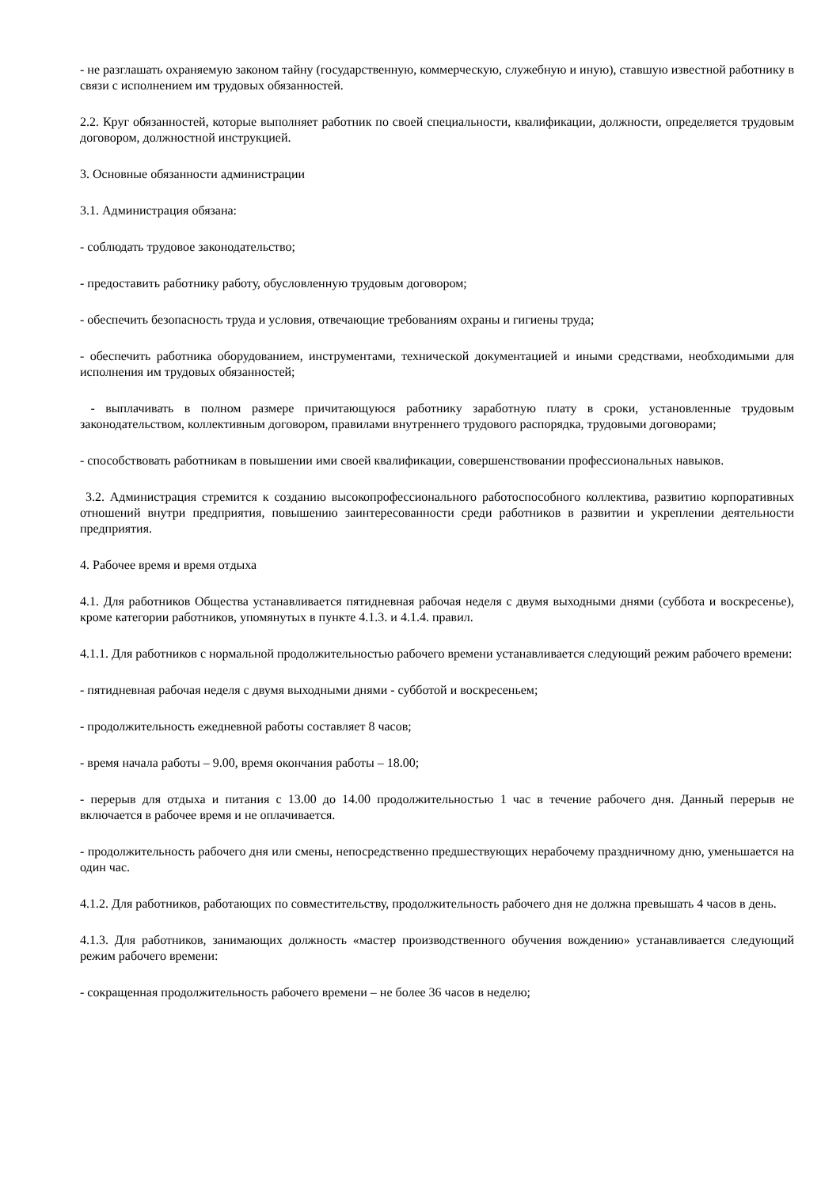- не разглашать охраняемую законом тайну (государственную, коммерческую, служебную и иную), ставшую известной работнику в связи с исполнением им трудовых обязанностей.
2.2. Круг обязанностей, которые выполняет работник по своей специальности, квалификации, должности, определяется трудовым договором, должностной инструкцией.
3. Основные обязанности администрации
3.1. Администрация обязана:
- соблюдать трудовое законодательство;
- предоставить работнику работу, обусловленную трудовым договором;
- обеспечить безопасность труда и условия, отвечающие требованиям охраны и гигиены труда;
- обеспечить работника оборудованием, инструментами, технической документацией и иными средствами, необходимыми для исполнения им трудовых обязанностей;
- выплачивать в полном размере причитающуюся работнику заработную плату в сроки, установленные трудовым законодательством, коллективным договором, правилами внутреннего трудового распорядка, трудовыми договорами;
- способствовать работникам в повышении ими своей квалификации, совершенствовании профессиональных навыков.
3.2. Администрация стремится к созданию высокопрофессионального работоспособного коллектива, развитию корпоративных отношений внутри предприятия, повышению заинтересованности среди работников в развитии и укреплении деятельности предприятия.
4. Рабочее время и время отдыха
4.1. Для работников Общества устанавливается пятидневная рабочая неделя с двумя выходными днями (суббота и воскресенье), кроме категории работников, упомянутых в пункте 4.1.3. и 4.1.4. правил.
4.1.1. Для работников с нормальной продолжительностью рабочего времени устанавливается следующий режим рабочего времени:
- пятидневная рабочая неделя с двумя выходными днями - субботой и воскресеньем;
- продолжительность ежедневной работы составляет 8 часов;
- время начала работы – 9.00, время окончания работы – 18.00;
- перерыв для отдыха и питания с 13.00 до 14.00 продолжительностью 1 час в течение рабочего дня. Данный перерыв не включается в рабочее время и не оплачивается.
- продолжительность рабочего дня или смены, непосредственно предшествующих нерабочему праздничному дню, уменьшается на один час.
4.1.2. Для работников, работающих по совместительству, продолжительность рабочего дня не должна превышать 4 часов в день.
4.1.3. Для работников, занимающих должность «мастер производственного обучения вождению» устанавливается следующий режим рабочего времени:
- сокращенная продолжительность рабочего времени – не более 36 часов в неделю;